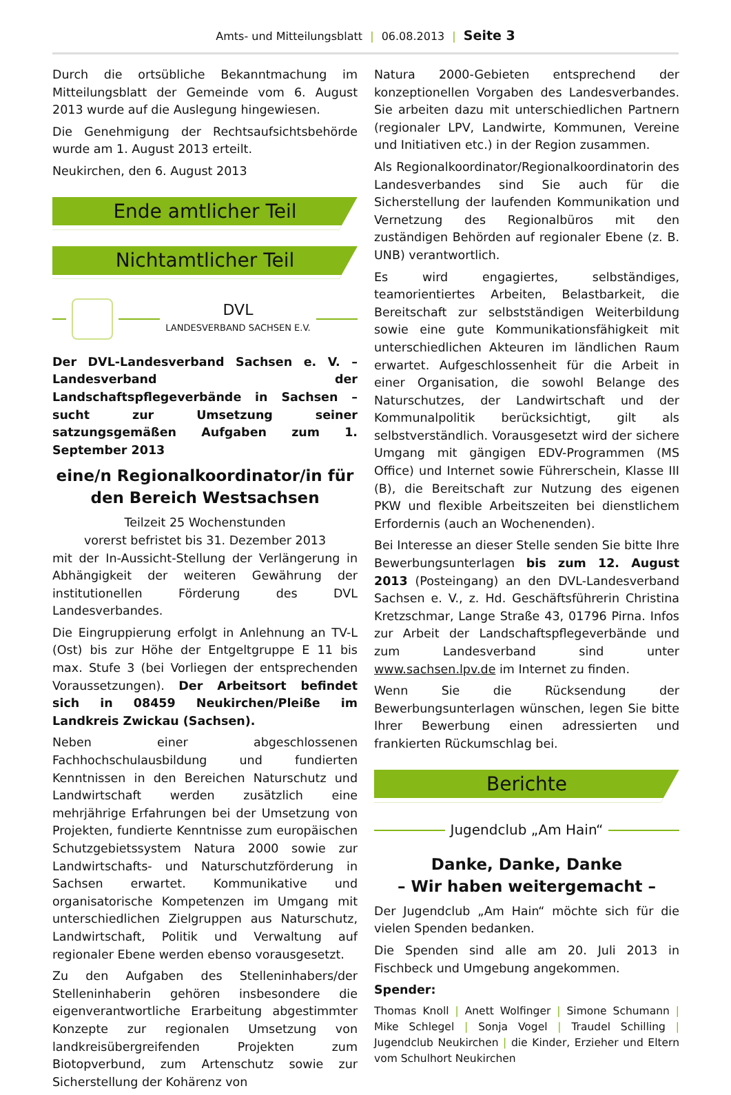Amts- und Mitteilungsblatt | 06.08.2013 | Seite 3
Durch die ortsübliche Bekanntmachung im Mitteilungsblatt der Gemeinde vom 6. August 2013 wurde auf die Auslegung hingewiesen.
Die Genehmigung der Rechtsaufsichtsbehörde wurde am 1. August 2013 erteilt.
Neukirchen, den 6. August 2013
Ende amtlicher Teil
Nichtamtlicher Teil
DVL
LANDESVERBAND SACHSEN E.V.
Der DVL-Landesverband Sachsen e. V. – Landesverband der Landschaftspflegeverbände in Sachsen – sucht zur Umsetzung seiner satzungsgemäßen Aufgaben zum 1. September 2013
eine/n Regionalkoordinator/in für den Bereich Westsachsen
Teilzeit 25 Wochenstunden
vorerst befristet bis 31. Dezember 2013
mit der In-Aussicht-Stellung der Verlängerung in Abhängigkeit der weiteren Gewährung der institutionellen Förderung des DVL Landesverbandes.
Die Eingruppierung erfolgt in Anlehnung an TV-L (Ost) bis zur Höhe der Entgeltgruppe E 11 bis max. Stufe 3 (bei Vorliegen der entsprechenden Voraussetzungen). Der Arbeitsort befindet sich in 08459 Neukirchen/Pleiße im Landkreis Zwickau (Sachsen).
Neben einer abgeschlossenen Fachhochschulausbildung und fundierten Kenntnissen in den Bereichen Naturschutz und Landwirtschaft werden zusätzlich eine mehrjährige Erfahrungen bei der Umsetzung von Projekten, fundierte Kenntnisse zum europäischen Schutzgebietssystem Natura 2000 sowie zur Landwirtschafts- und Naturschutzförderung in Sachsen erwartet. Kommunikative und organisatorische Kompetenzen im Umgang mit unterschiedlichen Zielgruppen aus Naturschutz, Landwirtschaft, Politik und Verwaltung auf regionaler Ebene werden ebenso vorausgesetzt.
Zu den Aufgaben des Stelleninhabers/der Stelleninhaberin gehören insbesondere die eigenverantwortliche Erarbeitung abgestimmter Konzepte zur regionalen Umsetzung von landkreisübergreifenden Projekten zum Biotopverbund, zum Artenschutz sowie zur Sicherstellung der Kohärenz von
Natura 2000-Gebieten entsprechend der konzeptionellen Vorgaben des Landesverbandes. Sie arbeiten dazu mit unterschiedlichen Partnern (regionaler LPV, Landwirte, Kommunen, Vereine und Initiativen etc.) in der Region zusammen.
Als Regionalkoordinator/Regionalkoordinatorin des Landesverbandes sind Sie auch für die Sicherstellung der laufenden Kommunikation und Vernetzung des Regionalbüros mit den zuständigen Behörden auf regionaler Ebene (z. B. UNB) verantwortlich.
Es wird engagiertes, selbständiges, teamorientiertes Arbeiten, Belastbarkeit, die Bereitschaft zur selbstständigen Weiterbildung sowie eine gute Kommunikationsfähigkeit mit unterschiedlichen Akteuren im ländlichen Raum erwartet. Aufgeschlossenheit für die Arbeit in einer Organisation, die sowohl Belange des Naturschutzes, der Landwirtschaft und der Kommunalpolitik berücksichtigt, gilt als selbstverständlich. Vorausgesetzt wird der sichere Umgang mit gängigen EDV-Programmen (MS Office) und Internet sowie Führerschein, Klasse III (B), die Bereitschaft zur Nutzung des eigenen PKW und flexible Arbeitszeiten bei dienstlichem Erfordernis (auch an Wochenenden).
Bei Interesse an dieser Stelle senden Sie bitte Ihre Bewerbungsunterlagen bis zum 12. August 2013 (Posteingang) an den DVL-Landesverband Sachsen e. V., z. Hd. Geschäftsführerin Christina Kretzschmar, Lange Straße 43, 01796 Pirna. Infos zur Arbeit der Landschaftspflegeverbände und zum Landesverband sind unter www.sachsen.lpv.de im Internet zu finden.
Wenn Sie die Rücksendung der Bewerbungsunterlagen wünschen, legen Sie bitte Ihrer Bewerbung einen adressierten und frankierten Rückumschlag bei.
Berichte
Jugendclub „Am Hain“
Danke, Danke, Danke
– Wir haben weitergemacht –
Der Jugendclub „Am Hain“ möchte sich für die vielen Spenden bedanken.
Die Spenden sind alle am 20. Juli 2013 in Fischbeck und Umgebung angekommen.
Spender:
Thomas Knoll | Anett Wolfinger | Simone Schumann | Mike Schlegel | Sonja Vogel | Traudel Schilling | Jugendclub Neukirchen | die Kinder, Erzieher und Eltern vom Schulhort Neukirchen